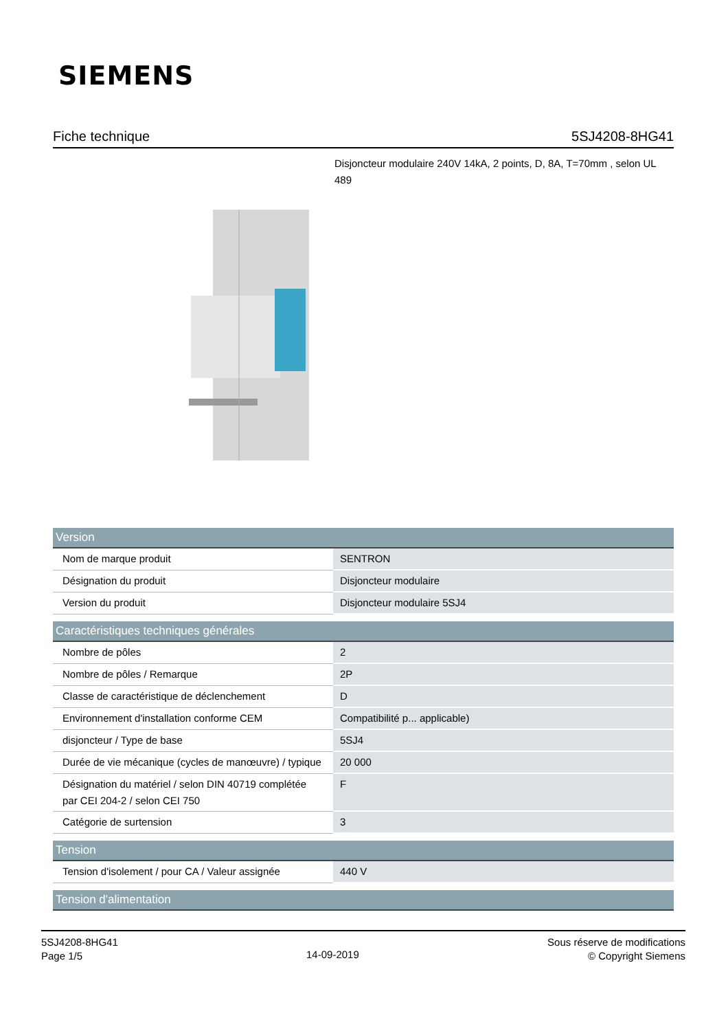SIEMENS
Fiche technique 5SJ4208-8HG41
Disjoncteur modulaire 240V 14kA, 2 points, D, 8A, T=70mm , selon UL 489
| Version | |
| --- | --- |
| Nom de marque produit | SENTRON |
| Désignation du produit | Disjoncteur modulaire |
| Version du produit | Disjoncteur modulaire 5SJ4 |
| Caractéristiques techniques générales | |
| Nombre de pôles | 2 |
| Nombre de pôles / Remarque | 2P |
| Classe de caractéristique de déclenchement | D |
| Environnement d'installation conforme CEM | Compatibilité p... applicable) |
| disjoncteur / Type de base | 5SJ4 |
| Durée de vie mécanique (cycles de manœuvre) / typique | 20 000 |
| Désignation du matériel / selon DIN 40719 complétée par CEI 204-2 / selon CEI 750 | F |
| Catégorie de surtension | 3 |
| Tension | |
| Tension d'isolement / pour CA / Valeur assignée | 440 V |
| Tension d'alimentation | |
5SJ4208-8HG41
Page 1/5
14-09-2019
Sous réserve de modifications
© Copyright Siemens